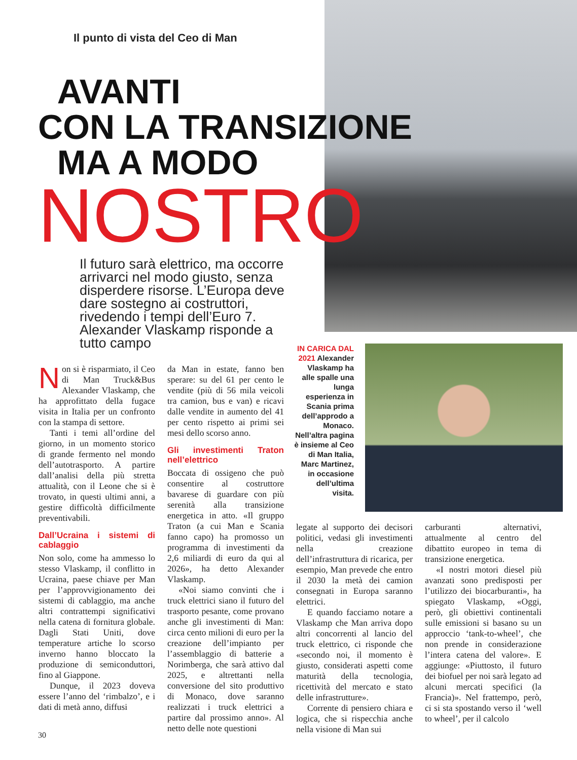Il punto di vista del Ceo di Man
AVANTI
CON LA TRANSIZIONE
MA A MODO
NOSTRO
Il futuro sarà elettrico, ma occorre arrivarci nel modo giusto, senza disperdere risorse. L’Europa deve dare sostegno ai costruttori, rivedendo i tempi dell’Euro 7. Alexander Vlaskamp risponde a tutto campo
IN CARICA DAL 2021 Alexander Vlaskamp ha alle spalle una lunga esperienza in Scania prima dell’approdo a Monaco. Nell’altra pagina è insieme al Ceo di Man Italia, Marc Martinez, in occasione dell’ultima visita.
Non si è risparmiato, il Ceo di Man Truck&Bus Alexander Vlaskamp, che ha approfittato della fugace visita in Italia per un confronto con la stampa di settore.
Tanti i temi all’ordine del giorno, in un momento storico di grande fermento nel mondo dell’autotrasporto. A partire dall’analisi della più stretta attualità, con il Leone che si è trovato, in questi ultimi anni, a gestire difficoltà difficilmente preventivabili.
Dall’Ucraina i sistemi di cablaggio
Non solo, come ha ammesso lo stesso Vlaskamp, il conflitto in Ucraina, paese chiave per Man per l’approvvigionamento dei sistemi di cablaggio, ma anche altri contrattempi significativi nella catena di fornitura globale. Dagli Stati Uniti, dove temperature artiche lo scorso inverno hanno bloccato la produzione di semiconduttori, fino al Giappone.
Dunque, il 2023 doveva essere l’anno del ‘rimbalzo’, e i dati di metà anno, diffusi
da Man in estate, fanno ben sperare: su del 61 per cento le vendite (più di 56 mila veicoli tra camion, bus e van) e ricavi dalle vendite in aumento del 41 per cento rispetto ai primi sei mesi dello scorso anno.
Gli investimenti Traton nell’elettrico
Boccata di ossigeno che può consentire al costruttore bavarese di guardare con più serenità alla transizione energetica in atto. «Il gruppo Traton (a cui Man e Scania fanno capo) ha promosso un programma di investimenti da 2,6 miliardi di euro da qui al 2026», ha detto Alexander Vlaskamp.
«Noi siamo convinti che i truck elettrici siano il futuro del trasporto pesante, come provano anche gli investimenti di Man: circa cento milioni di euro per la creazione dell’impianto per l’assemblaggio di batterie a Norimberga, che sarà attivo dal 2025, e altrettanti nella conversione del sito produttivo di Monaco, dove saranno realizzati i truck elettrici a partire dal prossimo anno». Al netto delle note questioni
legate al supporto dei decisori politici, vedasi gli investimenti nella creazione dell’infrastruttura di ricarica, per esempio, Man prevede che entro il 2030 la metà dei camion consegnati in Europa saranno elettrici.
E quando facciamo notare a Vlaskamp che Man arriva dopo altri concorrenti al lancio del truck elettrico, ci risponde che «secondo noi, il momento è giusto, considerati aspetti come maturità della tecnologia, ricettività del mercato e stato delle infrastrutture».
Corrente di pensiero chiara e logica, che si rispecchia anche nella visione di Man sui
carburanti alternativi, attualmente al centro del dibattito europeo in tema di transizione energetica.
«I nostri motori diesel più avanzati sono predisposti per l’utilizzo dei biocarburanti», ha spiegato Vlaskamp, «Oggi, però, gli obiettivi continentali sulle emissioni si basano su un approccio ‘tank-to-wheel’, che non prende in considerazione l’intera catena del valore». E aggiunge: «Piuttosto, il futuro dei biofuel per noi sarà legato ad alcuni mercati specifici (la Francia)». Nel frattempo, però, ci si sta spostando verso il ‘well to wheel’, per il calcolo
30